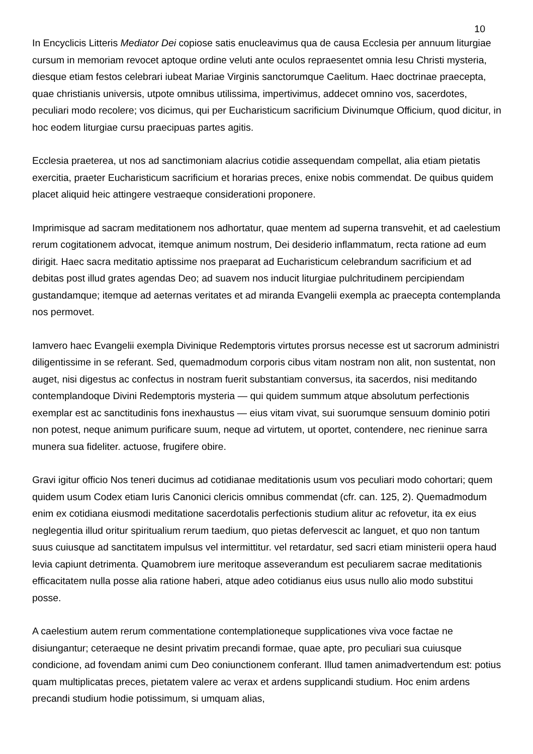10
In Encyclicis Litteris Mediator Dei copiose satis enucleavimus qua de causa Ecclesia per annuum liturgiae cursum in memoriam revocet aptoque ordine veluti ante oculos repraesentet omnia Iesu Christi mysteria, diesque etiam festos celebrari iubeat Mariae Virginis sanctorumque Caelitum. Haec doctrinae praecepta, quae christianis universis, utpote omnibus utilissima, impertivimus, addecet omnino vos, sacerdotes, peculiari modo recolere; vos dicimus, qui per Eucharisticum sacrificium Divinumque Officium, quod dicitur, in hoc eodem liturgiae cursu praecipuas partes agitis.
Ecclesia praeterea, ut nos ad sanctimoniam alacrius cotidie assequendam compellat, alia etiam pietatis exercitia, praeter Eucharisticum sacrificium et horarias preces, enixe nobis commendat. De quibus quidem placet aliquid heic attingere vestraeque considerationi proponere.
Imprimisque ad sacram meditationem nos adhortatur, quae mentem ad superna transvehit, et ad caelestium rerum cogitationem advocat, itemque animum nostrum, Dei desiderio inflammatum, recta ratione ad eum dirigit. Haec sacra meditatio aptissime nos praeparat ad Eucharisticum celebrandum sacrificium et ad debitas post illud grates agendas Deo; ad suavem nos inducit liturgiae pulchritudinem percipiendam gustandamque; itemque ad aeternas veritates et ad miranda Evangelii exempla ac praecepta contemplanda nos permovet.
Iamvero haec Evangelii exempla Divinique Redemptoris virtutes prorsus necesse est ut sacrorum administri diligentissime in se referant. Sed, quemadmodum corporis cibus vitam nostram non alit, non sustentat, non auget, nisi digestus ac confectus in nostram fuerit substantiam conversus, ita sacerdos, nisi meditando contemplandoque Divini Redemptoris mysteria — qui quidem summum atque absolutum perfectionis exemplar est ac sanctitudinis fons inexhaustus — eius vitam vivat, sui suorumque sensuum dominio potiri non potest, neque animum purificare suum, neque ad virtutem, ut oportet, contendere, nec rieninue sarra munera sua fideliter. actuose, frugifere obire.
Gravi igitur officio Nos teneri ducimus ad cotidianae meditationis usum vos peculiari modo cohortari; quem quidem usum Codex etiam Iuris Canonici clericis omnibus commendat (cfr. can. 125, 2). Quemadmodum enim ex cotidiana eiusmodi meditatione sacerdotalis perfectionis studium alitur ac refovetur, ita ex eius neglegentia illud oritur spiritualium rerum taedium, quo pietas defervescit ac languet, et quo non tantum suus cuiusque ad sanctitatem impulsus vel intermittitur. vel retardatur, sed sacri etiam ministerii opera haud levia capiunt detrimenta. Quamobrem iure meritoque asseverandum est peculiarem sacrae meditationis efficacitatem nulla posse alia ratione haberi, atque adeo cotidianus eius usus nullo alio modo substitui posse.
A caelestium autem rerum commentatione contemplationeque supplicationes viva voce factae ne disiungantur; ceteraeque ne desint privatim precandi formae, quae apte, pro peculiari sua cuiusque condicione, ad fovendam animi cum Deo coniunctionem conferant. Illud tamen animadvertendum est: potius quam multiplicatas preces, pietatem valere ac verax et ardens supplicandi studium. Hoc enim ardens precandi studium hodie potissimum, si umquam alias,